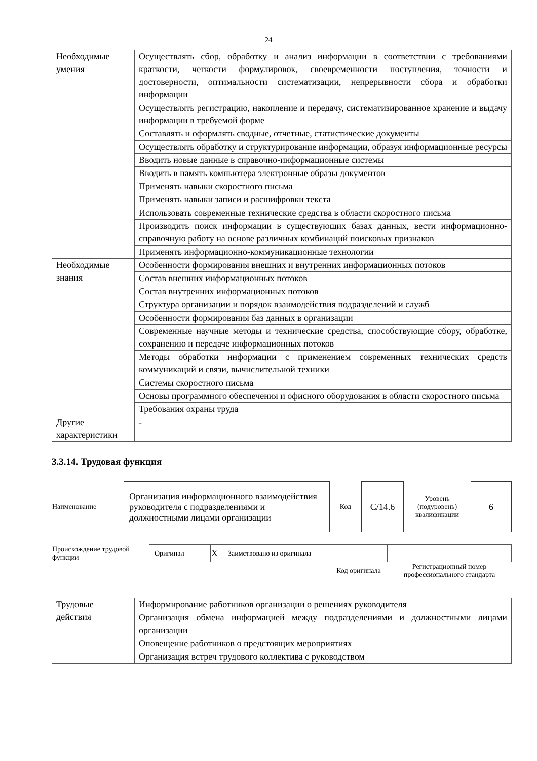24
| Необходимые умения | Осуществлять сбор, обработку и анализ информации в соответствии с требованиями краткости, четкости формулировок, своевременности поступления, точности и достоверности, оптимальности систематизации, непрерывности сбора и обработки информации |
| | Осуществлять регистрацию, накопление и передачу, систематизированное хранение и выдачу информации в требуемой форме |
| | Составлять и оформлять сводные, отчетные, статистические документы |
| | Осуществлять обработку и структурирование информации, образуя информационные ресурсы |
| | Вводить новые данные в справочно-информационные системы |
| | Вводить в память компьютера электронные образы документов |
| | Применять навыки скоростного письма |
| | Применять навыки записи и расшифровки текста |
| | Использовать современные технические средства в области скоростного письма |
| | Производить поиск информации в существующих базах данных, вести информационно-справочную работу на основе различных комбинаций поисковых признаков |
| | Применять информационно-коммуникационные технологии |
| Необходимые знания | Особенности формирования внешних и внутренних информационных потоков |
| | Состав внешних информационных потоков |
| | Состав внутренних информационных потоков |
| | Структура организации и порядок взаимодействия подразделений и служб |
| | Особенности формирования баз данных в организации |
| | Современные научные методы и технические средства, способствующие сбору, обработке, сохранению и передаче информационных потоков |
| | Методы обработки информации с применением современных технических средств коммуникаций и связи, вычислительной техники |
| | Системы скоростного письма |
| | Основы программного обеспечения и офисного оборудования в области скоростного письма |
| | Требования охраны труда |
| Другие характеристики | - |
3.3.14. Трудовая функция
| Наименование | Организация информационного взаимодействия руководителя с подразделениями и должностными лицами организации | Код | C/14.6 | Уровень (подуровень) квалификации | 6 |
| Происхождение трудовой функции | Оригинал | X | Заимствовано из оригинала | | |
| | | | | Код оригинала | Регистрационный номер профессионального стандарта |
| Трудовые действия | Информирование работников организации о решениях руководителя |
| | Организация обмена информацией между подразделениями и должностными лицами организации |
| | Оповещение работников о предстоящих мероприятиях |
| | Организация встреч трудового коллектива с руководством |